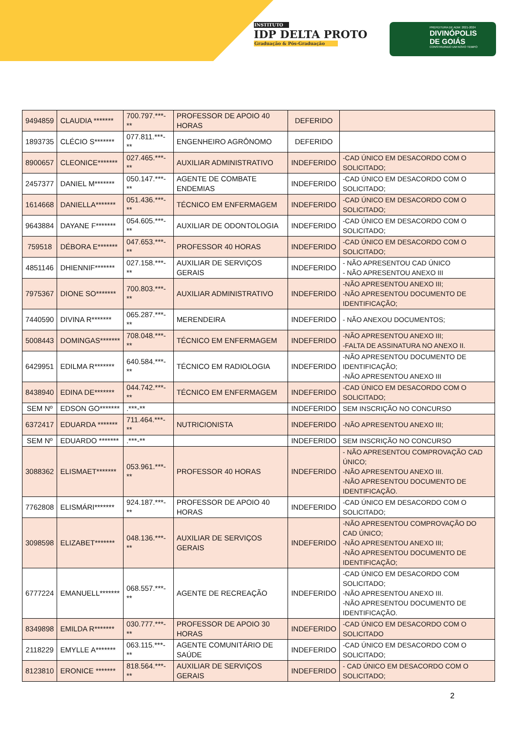INSTITUTO
IDP DELTA PROTO
Graduação & Pós-Graduação
PREFEITURA DE ADM: 2021-2024
DIVINÓPOLIS
DE GOIÁS
CONSTRUINDO UM NOVO TEMPO
| 9494859 | CLAUDIA ******* | 700.797.***-** | PROFESSOR DE APOIO 40 HORAS | DEFERIDO | |
| 1893735 | CLÉCIO S******* | 077.811.***-** | ENGENHEIRO AGRÔNOMO | DEFERIDO | |
| 8900657 | CLEONICE******* | 027.465.***-** | AUXILIAR ADMINISTRATIVO | INDEFERIDO | -CAD ÚNICO EM DESACORDO COM O SOLICITADO; |
| 2457377 | DANIEL M******* | 050.147.***-** | AGENTE DE COMBATE ENDEMIAS | INDEFERIDO | -CAD ÚNICO EM DESACORDO COM O SOLICITADO; |
| 1614668 | DANIELLA******* | 051.436.***-** | TÉCNICO EM ENFERMAGEM | INDEFERIDO | -CAD ÚNICO EM DESACORDO COM O SOLICITADO; |
| 9643884 | DAYANE F******* | 054.605.***-** | AUXILIAR DE ODONTOLOGIA | INDEFERIDO | -CAD ÚNICO EM DESACORDO COM O SOLICITADO; |
| 759518 | DÉBORA E******* | 047.653.***-** | PROFESSOR 40 HORAS | INDEFERIDO | -CAD ÚNICO EM DESACORDO COM O SOLICITADO; |
| 4851146 | DHIENNIF******* | 027.158.***-** | AUXILIAR DE SERVIÇOS GERAIS | INDEFERIDO | - NÃO APRESENTOU CAD ÚNICO - NÃO APRESENTOU ANEXO III |
| 7975367 | DIONE SO******* | 700.803.***-** | AUXILIAR ADMINISTRATIVO | INDEFERIDO | -NÃO APRESENTOU ANEXO III; -NÃO APRESENTOU DOCUMENTO DE IDENTIFICAÇÃO; |
| 7440590 | DIVINA R******* | 065.287.***-** | MERENDEIRA | INDEFERIDO | - NÃO ANEXOU DOCUMENTOS; |
| 5008443 | DOMINGAS******* | 708.048.***-** | TÉCNICO EM ENFERMAGEM | INDEFERIDO | -NÃO APRESENTOU ANEXO III; -FALTA DE ASSINATURA NO ANEXO II. |
| 6429951 | EDILMA R******* | 640.584.***-** | TÉCNICO EM RADIOLOGIA | INDEFERIDO | -NÃO APRESENTOU DOCUMENTO DE IDENTIFICAÇÃO; -NÃO APRESENTOU ANEXO III |
| 8438940 | EDINA DE******* | 044.742.***-** | TÉCNICO EM ENFERMAGEM | INDEFERIDO | -CAD ÚNICO EM DESACORDO COM O SOLICITADO; |
| SEM Nº | EDSON GO******* | .***-** | | INDEFERIDO | SEM INSCRIÇÃO NO CONCURSO |
| 6372417 | EDUARDA ******* | 711.464.***-** | NUTRICIONISTA | INDEFERIDO | -NÃO APRESENTOU ANEXO III; |
| SEM Nº | EDUARDO ******* | .***-** | | INDEFERIDO | SEM INSCRIÇÃO NO CONCURSO |
| 3088362 | ELISMAET******* | 053.961.***-** | PROFESSOR 40 HORAS | INDEFERIDO | - NÃO APRESENTOU COMPROVAÇÃO CAD ÚNICO; -NÃO APRESENTOU ANEXO III. -NÃO APRESENTOU DOCUMENTO DE IDENTIFICAÇÃO. |
| 7762808 | ELISMÁRI******* | 924.187.***-** | PROFESSOR DE APOIO 40 HORAS | INDEFERIDO | -CAD ÚNICO EM DESACORDO COM O SOLICITADO; |
| 3098598 | ELIZABET******* | 048.136.***-** | AUXILIAR DE SERVIÇOS GERAIS | INDEFERIDO | -NÃO APRESENTOU COMPROVAÇÃO DO CAD ÚNICO; -NÃO APRESENTOU ANEXO III; -NÃO APRESENTOU DOCUMENTO DE IDENTIFICAÇÃO; |
| 6777224 | EMANUELL******* | 068.557.***-** | AGENTE DE RECREAÇÃO | INDEFERIDO | -CAD ÚNICO EM DESACORDO COM SOLICITADO; -NÃO APRESENTOU ANEXO III. -NÃO APRESENTOU DOCUMENTO DE IDENTIFICAÇÃO. |
| 8349898 | EMILDA R******* | 030.777.***-** | PROFESSOR DE APOIO 30 HORAS | INDEFERIDO | -CAD ÚNICO EM DESACORDO COM O SOLICITADO |
| 2118229 | EMYLLE A******* | 063.115.***-** | AGENTE COMUNITÁRIO DE SAÚDE | INDEFERIDO | -CAD ÚNICO EM DESACORDO COM O SOLICITADO; |
| 8123810 | ERONICE ******* | 818.564.***-** | AUXILIAR DE SERVIÇOS GERAIS | INDEFERIDO | - CAD ÚNICO EM DESACORDO COM O SOLICITADO; |
2